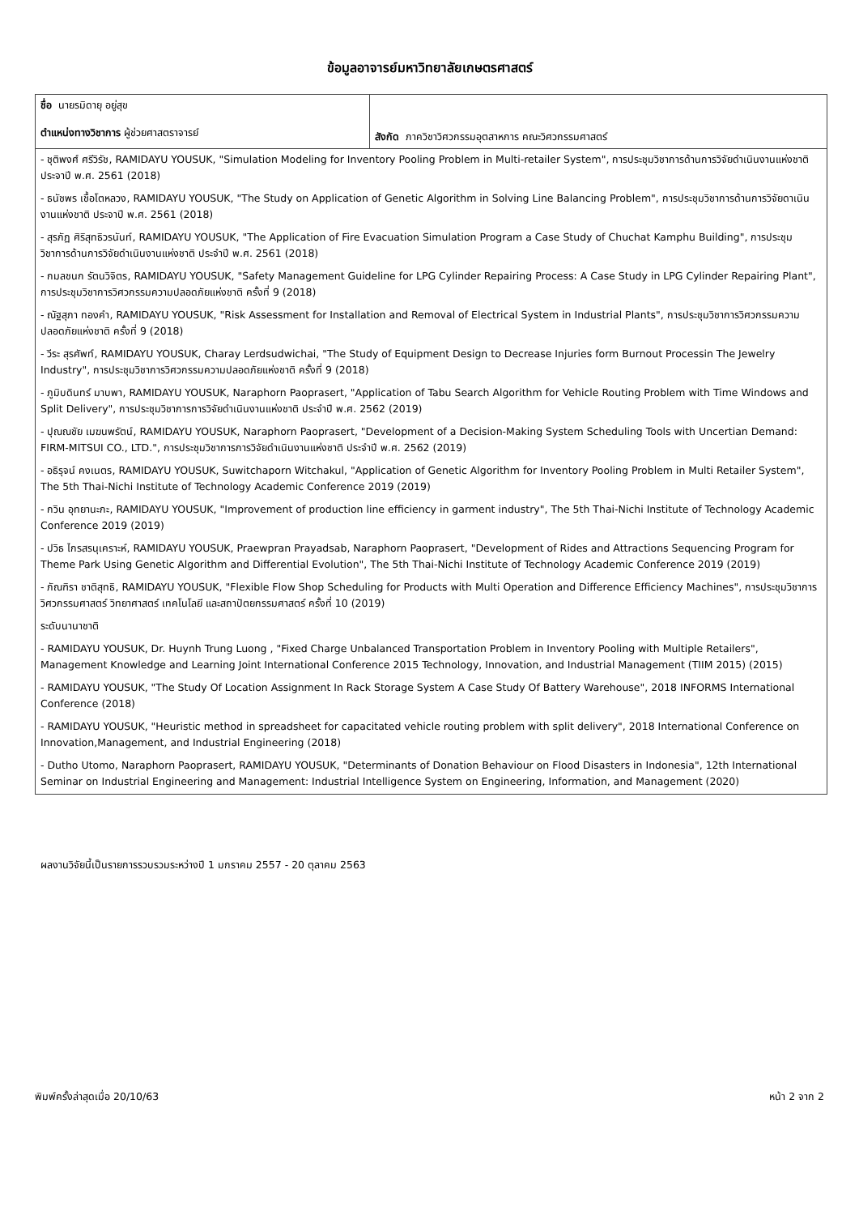ข้อมูลอาจารย์มหาวิทยาลัยเกษตรศาสตร์
| ชื่อ นายรมิดายุ อยู่สุข ตำแหน่งทางวิชาการ ผู้ช่วยศาสตราจารย์ | สังกัด ภาควิชาวิศวกรรมอุตสาหการ คณะวิศวกรรมศาสตร์ |
| - ชุติพงศ์ ศรีวิรัช, RAMIDAYU YOUSUK, "Simulation Modeling for Inventory Pooling Problem in Multi-retailer System", การประชุมวิชาการด้านการวิจัยดำเนินงานแห่งชาติ ประจาปี พ.ศ. 2561 (2018) | |
| - ธนัชพร เชื้อโตหลวง, RAMIDAYU YOUSUK, "The Study on Application of Genetic Algorithm in Solving Line Balancing Problem", การประชุมวิชาการด้านการวิจัยดาเนินงานแห่งชาติ ประจาปี พ.ศ. 2561 (2018) | |
| - สุรภัฏ ศิริสุทธิวรนันท์, RAMIDAYU YOUSUK, "The Application of Fire Evacuation Simulation Program a Case Study of Chuchat Kamphu Building", การประชุมวิชาการด้านการวิจัยดำเนินงานแห่งชาติ ประจำปี พ.ศ. 2561 (2018) | |
| - กมลชนก รัตนวิจิตร, RAMIDAYU YOUSUK, "Safety Management Guideline for LPG Cylinder Repairing Process: A Case Study in LPG Cylinder Repairing Plant", การประชุมวิชาการวิศวกรรมความปลอดภัยแห่งชาติ ครั้งที่ 9 (2018) | |
| - ณัฐสุภา ทองคำ, RAMIDAYU YOUSUK, "Risk Assessment for Installation and Removal of Electrical System in Industrial Plants", การประชุมวิชาการวิศวกรรมความปลอดภัยแห่งชาติ ครั้งที่ 9 (2018) | |
| - วีระ สุรศัพท์, RAMIDAYU YOUSUK, Charay Lerdsudwichai, "The Study of Equipment Design to Decrease Injuries form Burnout Processin The Jewelry Industry", การประชุมวิชาการวิศวกรรมความปลอดภัยแห่งชาติ ครั้งที่ 9 (2018) | |
| - ภูมิบดินทร์ มาบพา, RAMIDAYU YOUSUK, Naraphorn Paoprasert, "Application of Tabu Search Algorithm for Vehicle Routing Problem with Time Windows and Split Delivery", การประชุมวิชาการการวิจัยดำเนินงานแห่งชาติ ประจำปี พ.ศ. 2562 (2019) | |
| - ปุณณชัย เมฆนพรัตน์, RAMIDAYU YOUSUK, Naraphorn Paoprasert, "Development of a Decision-Making System Scheduling Tools with Uncertian Demand: FIRM-MITSUI CO., LTD.", การประชุมวิชาการการวิจัยดำเนินงานแห่งชาติ ประจำปี พ.ศ. 2562 (2019) | |
| - อธิรุจน์ คงเนตร, RAMIDAYU YOUSUK, Suwitchaporn Witchakul, "Application of Genetic Algorithm for Inventory Pooling Problem in Multi Retailer System", The 5th Thai-Nichi Institute of Technology Academic Conference 2019 (2019) | |
| - กวิน อุทยานะกะ, RAMIDAYU YOUSUK, "Improvement of production line efficiency in garment industry", The 5th Thai-Nichi Institute of Technology Academic Conference 2019 (2019) | |
| - ปวิธ ไกรสรนุเคราะห์, RAMIDAYU YOUSUK, Praewpran Prayadsab, Naraphorn Paoprasert, "Development of Rides and Attractions Sequencing Program for Theme Park Using Genetic Algorithm and Differential Evolution", The 5th Thai-Nichi Institute of Technology Academic Conference 2019 (2019) | |
| - ภัณฑิรา ชาติสุทธิ, RAMIDAYU YOUSUK, "Flexible Flow Shop Scheduling for Products with Multi Operation and Difference Efficiency Machines", การประชุมวิชาการวิศวกรรมศาสตร์ วิทยาศาสตร์ เทคโนโลยี และสถาปัตยกรรมศาสตร์ ครั้งที่ 10 (2019) | |
| ระดับนานาชาติ | |
| - RAMIDAYU YOUSUK, Dr. Huynh Trung Luong , "Fixed Charge Unbalanced Transportation Problem in Inventory Pooling with Multiple Retailers", Management Knowledge and Learning Joint International Conference 2015 Technology, Innovation, and Industrial Management (TIIM 2015) (2015) | |
| - RAMIDAYU YOUSUK, "The Study Of Location Assignment In Rack Storage System A Case Study Of Battery Warehouse", 2018 INFORMS International Conference (2018) | |
| - RAMIDAYU YOUSUK, "Heuristic method in spreadsheet for capacitated vehicle routing problem with split delivery", 2018 International Conference on Innovation,Management, and Industrial Engineering (2018) | |
| - Dutho Utomo, Naraphorn Paoprasert, RAMIDAYU YOUSUK, "Determinants of Donation Behaviour on Flood Disasters in Indonesia", 12th International Seminar on Industrial Engineering and Management: Industrial Intelligence System on Engineering, Information, and Management (2020) | |
ผลงานวิจัยนี้เป็นรายการรวบรวมระหว่างปี 1 มกราคม 2557 - 20 ตุลาคม 2563
พิมพ์ครั้งล่าสุดเมื่อ 20/10/63 หน้า 2 จาก 2